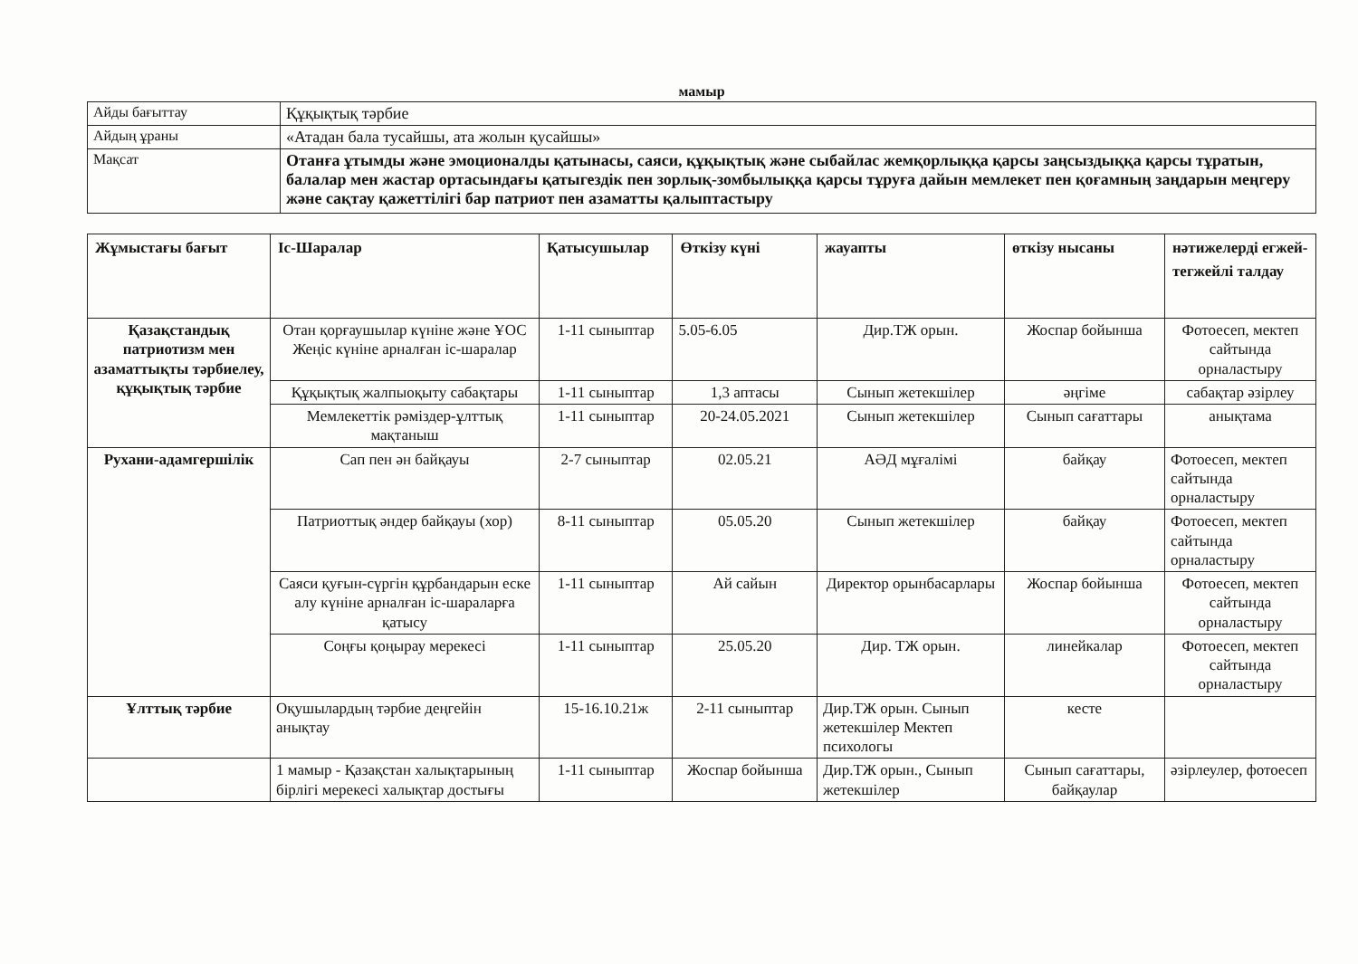мамыр
| Айды бағыттау | Құқықтық тәрбие |
| Айдың ұраны | «Атадан бала тусайшы, ата жолын қусайшы» |
| Мақсат | Отанға ұтымды және эмоционалды қатынасы, саяси, құқықтық және сыбайлас жемқорлыққа қарсы заңсыздыққа қарсы тұратын, балалар мен жастар ортасындағы қатыгездік пен зорлық-зомбылыққа қарсы тұруға дайын мемлекет пен қоғамның заңдарын меңгеру және сақтау қажеттілігі бар патриот пен азаматты қалыптастыру |
| Жұмыстағы бағыт | Іс-Шаралар | Қатысушылар | Өткізу күні | жауапты | өткізу нысаны | нәтижелерді егжей-тегжейлі талдау |
| --- | --- | --- | --- | --- | --- | --- |
| Қазақстандық патриотизм мен азаматтықты тәрбиелеу, құқықтық тәрбие | Отан қорғаушылар күніне және ҰОС Жеңіс күніне арналған іс-шаралар | 1-11 сыныптар | 5.05-6.05 | Дир.ТЖ орын. | Жоспар бойынша | Фотоесеп, мектеп сайтында орналастыру |
| | Құқықтық жалпыоқыту сабақтары | 1-11 сыныптар | 1,3 аптасы | Сынып жетекшілер | әңгіме | сабақтар әзірлеу |
| | Мемлекеттік рәміздер-ұлттық мақтаныш | 1-11 сыныптар | 20-24.05.2021 | Сынып жетекшілер | Сынып сағаттары | анықтама |
| Рухани-адамгершілік | Сап пен ән байқауы | 2-7 сыныптар | 02.05.21 | АӘД мұғалімі | байқау | Фотоесеп, мектеп сайтында орналастыру |
| | Патриоттық әндер байқауы (хор) | 8-11 сыныптар | 05.05.20 | Сынып жетекшілер | байқау | Фотоесеп, мектеп сайтында орналастыру |
| | Саяси қуғын-сүргін құрбандарын еске алу күніне арналған іс-шараларға қатысу | 1-11 сыныптар | Ай сайын | Директор орынбасарлары | Жоспар бойынша | Фотоесеп, мектеп сайтында орналастыру |
| | Соңғы қоңырау мерекесі | 1-11 сыныптар | 25.05.20 | Дир. ТЖ орын. | линейкалар | Фотоесеп, мектеп сайтында орналастыру |
| Ұлттық тәрбие | Оқушылардың тәрбие деңгейін анықтау | 15-16.10.21ж | 2-11 сыныптар | Дир.ТЖ орын. Сынып жетекшілер Мектеп психологы | кесте | |
| | 1 мамыр - Қазақстан халықтарының бірлігі мерекесі халықтар достығы | 1-11 сыныптар | Жоспар бойынша | Дир.ТЖ орын., Сынып жетекшілер | Сынып сағаттары, байқаулар | әзірлеулер, фотоесеп |